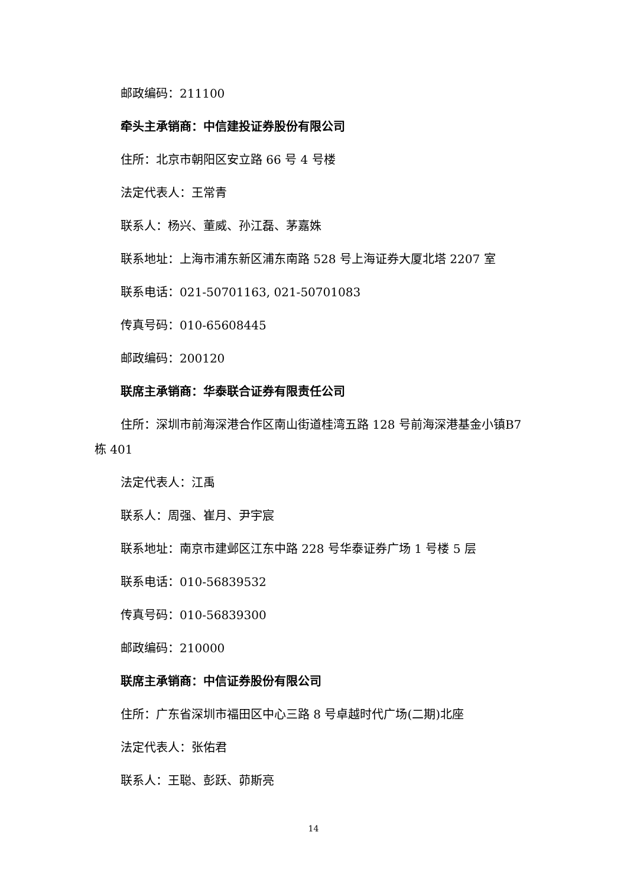邮政编码：211100
牵头主承销商：中信建投证券股份有限公司
住所：北京市朝阳区安立路 66 号 4 号楼
法定代表人：王常青
联系人：杨兴、董威、孙江磊、茅嘉姝
联系地址：上海市浦东新区浦东南路 528 号上海证券大厦北塔 2207 室
联系电话：021-50701163, 021-50701083
传真号码：010-65608445
邮政编码：200120
联席主承销商：华泰联合证券有限责任公司
住所：深圳市前海深港合作区南山街道桂湾五路 128 号前海深港基金小镇B7 栋 401
法定代表人：江禹
联系人：周强、崔月、尹宇宸
联系地址：南京市建邺区江东中路 228 号华泰证券广场 1 号楼 5 层
联系电话：010-56839532
传真号码：010-56839300
邮政编码：210000
联席主承销商：中信证券股份有限公司
住所：广东省深圳市福田区中心三路 8 号卓越时代广场(二期)北座
法定代表人：张佑君
联系人：王聪、彭跃、茆斯亮
14